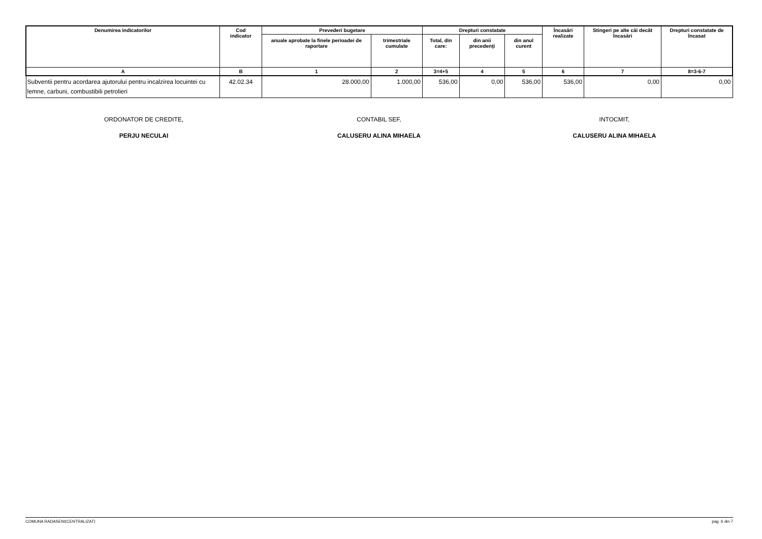| Denumirea indicatorilor | Cod indicator | Prevederi bugetare | | Drepturi constatate | | | Încasări realizate | Stingeri pe alte căi decât încasări | Drepturi constatate de încasat |
| --- | --- | --- | --- | --- | --- | --- | --- | --- | --- |
| | | anuale aprobate la finele perioadei de raportare | trimestriale cumulate | Total, din care: | din anii precedenţi | din anul curent | | | |
| A | B | 1 | 2 | 3=4+5 | 4 | 5 | 6 | 7 | 8=3-6-7 |
| Subventii pentru acordarea ajutorului pentru incalzirea locuintei cu lemne, carbuni, combustibili petrolieri | 42.02.34 | 28.000,00 | 1.000,00 | 536,00 | 0,00 | 536,00 | 536,00 | 0,00 | 0,00 |
ORDONATOR DE CREDITE,
PERJU NECULAI
CONTABIL SEF,
CALUSERU ALINA MIHAELA
INTOCMIT,
CALUSERU ALINA MIHAELA
COMUNA RADASENI(CENTRALIZAT) pag. 6 din 7